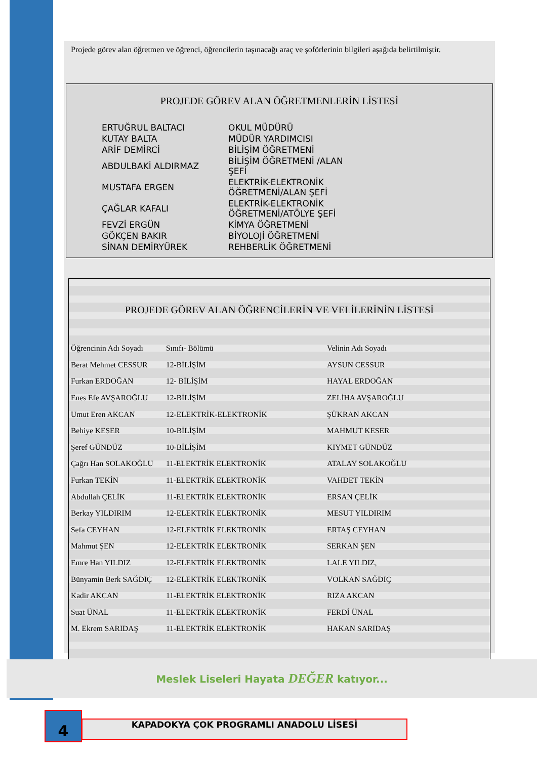Projede görev alan öğretmen ve öğrenci, öğrencilerin taşınacağı araç ve şoförlerinin bilgileri aşağıda belirtilmiştir.
PROJEDE GÖREV ALAN ÖĞRETMENLERİN LİSTESİ
| ERTUĞRUL BALTACI | OKUL MÜDÜRÜ |
| KUTAY BALTA | MÜDÜR YARDIMCISI |
| ARİF DEMİRCİ | BİLİŞİM ÖĞRETMENİ |
| ABDULBAKİ ALDIRMAZ | BİLİŞİM ÖĞRETMENİ /ALAN ŞEFİ |
| MUSTAFA ERGEN | ELEKTRİK-ELEKTRONİK ÖĞRETMENİ/ALAN ŞEFİ |
| ÇAĞLAR KAFALI | ELEKTRİK-ELEKTRONİK ÖĞRETMENİ/ATÖLYE ŞEFİ |
| FEVZİ ERGÜN | KİMYA ÖĞRETMENİ |
| GÖKÇEN BAKIR | BİYOLOJİ ÖĞRETMENİ |
| SİNAN DEMİRYÜREK | REHBERLİK ÖĞRETMENİ |
PROJEDE GÖREV ALAN ÖĞRENCİLERİN VE VELİLERİNİN LİSTESİ
| Öğrencinin Adı Soyadı | Sınıfı- Bölümü | Velinin Adı Soyadı |
| --- | --- | --- |
| Berat Mehmet CESSUR | 12-BİLİŞİM | AYSUN CESSUR |
| Furkan ERDOĞAN | 12- BİLİŞİM | HAYAL ERDOĞAN |
| Enes Efe AVŞAROĞLU | 12-BİLİŞİM | ZELİHA AVŞAROĞLU |
| Umut Eren AKCAN | 12-ELEKTRİK-ELEKTRONİK | ŞÜKRAN AKCAN |
| Behiye KESER | 10-BİLİŞİM | MAHMUT KESER |
| Şeref GÜNDÜZ | 10-BİLİŞİM | KIYMET GÜNDÜZ |
| Çağrı Han SOLAKOĞLU | 11-ELEKTRİK ELEKTRONİK | ATALAY SOLAKOĞLU |
| Furkan TEKİN | 11-ELEKTRİK ELEKTRONİK | VAHDET TEKİN |
| Abdullah ÇELİK | 11-ELEKTRİK ELEKTRONİK | ERSAN ÇELİK |
| Berkay YILDIRIM | 12-ELEKTRİK ELEKTRONİK | MESUT YILDIRIM |
| Sefa CEYHAN | 12-ELEKTRİK ELEKTRONİK | ERTAŞ CEYHAN |
| Mahmut ŞEN | 12-ELEKTRİK ELEKTRONİK | SERKAN ŞEN |
| Emre Han YILDIZ | 12-ELEKTRİK ELEKTRONİK | LALE YILDIZ, |
| Bünyamin Berk SAĞDIÇ | 12-ELEKTRİK ELEKTRONİK | VOLKAN SAĞDIÇ |
| Kadir AKCAN | 11-ELEKTRİK ELEKTRONİK | RIZA AKCAN |
| Suat ÜNAL | 11-ELEKTRİK ELEKTRONİK | FERDİ ÜNAL |
| M. Ekrem SARIDAŞ | 11-ELEKTRİK ELEKTRONİK | HAKAN SARIDAŞ |
Meslek Liseleri Hayata DEĞER katıyor...
4 KAPADOKYA ÇOK PROGRAMLI ANADOLU LİSESİ